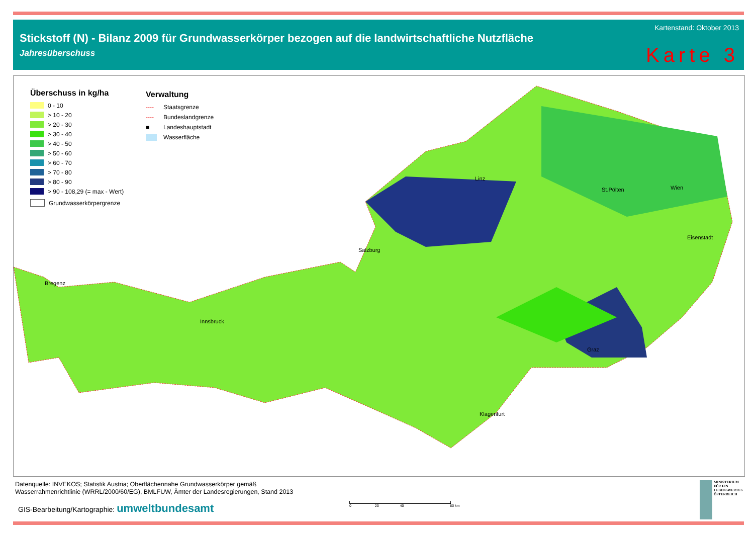Kartenstand: Oktober 2013
Stickstoff (N) - Bilanz 2009 für Grundwasserkörper bezogen auf die landwirtschaftliche Nutzfläche
Jahresüberschuss Karte 3
Überschuss in kg/ha
0 - 10
> 10 - 20
> 20 - 30
> 30 - 40
> 40 - 50
> 50 - 60
> 60 - 70
> 70 - 80
> 80 - 90
> 90 - 108,29 (= max - Wert)
Grundwasserkörpergrenze
Verwaltung
---- Staatsgrenze
---- Bundeslandgrenze
■ Landeshauptstadt
Wasserfläche
Linz
St.Pölten Wien
Eisenstadt
Salzburg
Bregenz
Innsbruck
Graz
Klagenfurt
Datenquelle: INVEKOS; Statistik Austria; Oberflächennahe Grundwasserkörper gemäß
Wasserrahmenrichtlinie (WRRL/2000/60/EG), BMLFUW, Ämter der Landesregierungen, Stand 2013
GIS-Bearbeitung/Kartographie: umweltbundesamt
0 20 40 80 km
MINISTERIUM
FÜR EIN
LEBENSWERTES
ÖSTERREICH